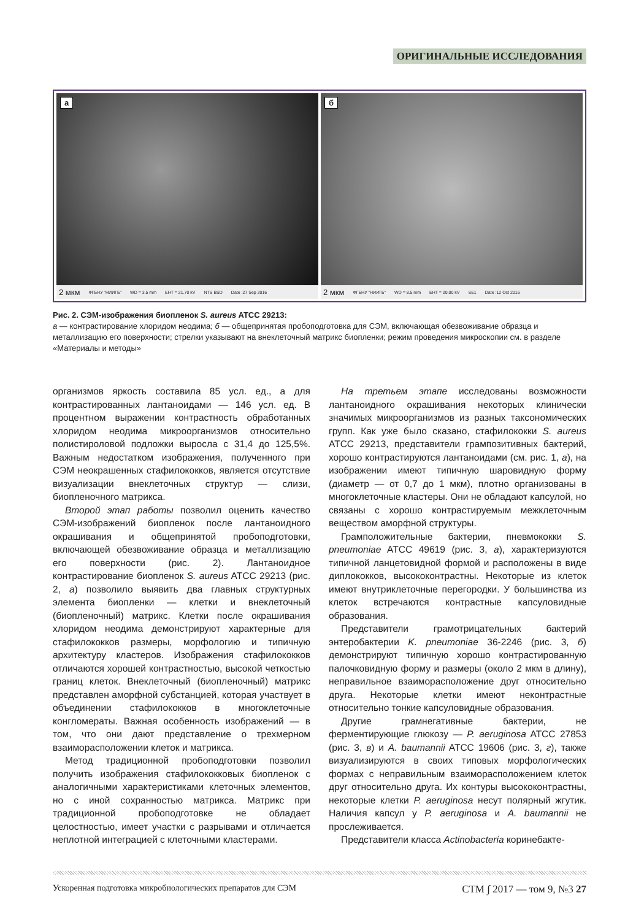ОРИГИНАЛЬНЫЕ ИССЛЕДОВАНИЯ
а
2 мкм ФГБНУ "НИИГБ" WD = 3.5 mm EHT = 21.70 kV NTS BSD Date :27 Sep 2016
б
2 мкм ФГБНУ "НИИГБ" WD = 8.5 mm EHT = 20.00 kV SE1 Date :12 Oct 2016
Рис. 2. СЭМ-изображения биопленок S. aureus ATCC 29213:
а — контрастирование хлоридом неодима; б — общепринятая пробоподготовка для СЭМ, включающая обезвоживание образца и металлизацию его поверхности; стрелки указывают на внеклеточный матрикс биопленки; режим проведения микроскопии см. в разделе «Материалы и методы»
организмов яркость составила 85 усл. ед., а для контрастированных лантаноидами — 146 усл. ед. В процентном выражении контрастность обработанных хлоридом неодима микроорганизмов относительно полистироловой подложки выросла с 31,4 до 125,5%. Важным недостатком изображения, полученного при СЭМ неокрашенных стафилококков, является отсутствие визуализации внеклеточных структур — слизи, биопленочного матрикса.
Второй этап работы позволил оценить качество СЭМ-изображений биопленок после лантаноидного окрашивания и общепринятой пробоподготовки, включающей обезвоживание образца и металлизацию его поверхности (рис. 2). Лантаноидное контрастирование биопленок S. aureus ATCC 29213 (рис. 2, а) позволило выявить два главных структурных элемента биопленки — клетки и внеклеточный (биопленочный) матрикс. Клетки после окрашивания хлоридом неодима демонстрируют характерные для стафилококков размеры, морфологию и типичную архитектуру кластеров. Изображения стафилококков отличаются хорошей контрастностью, высокой четкостью границ клеток. Внеклеточный (биопленочный) матрикс представлен аморфной субстанцией, которая участвует в объединении стафилококков в многоклеточные конгломераты. Важная особенность изображений — в том, что они дают представление о трехмерном взаиморасположении клеток и матрикса.
Метод традиционной пробоподготовки позволил получить изображения стафилококковых биопленок с аналогичными характеристиками клеточных элементов, но с иной сохранностью матрикса. Матрикс при традиционной пробоподготовке не обладает целостностью, имеет участки с разрывами и отличается неплотной интеграцией с клеточными кластерами.
На третьем этапе исследованы возможности лантаноидного окрашивания некоторых клинически значимых микроорганизмов из разных таксономических групп. Как уже было сказано, стафилококки S. aureus ATCC 29213, представители грампозитивных бактерий, хорошо контрастируются лантаноидами (см. рис. 1, а), на изображении имеют типичную шаровидную форму (диаметр — от 0,7 до 1 мкм), плотно организованы в многоклеточные кластеры. Они не обладают капсулой, но связаны с хорошо контрастируемым межклеточным веществом аморфной структуры.
Грамположительные бактерии, пневмококки S. pneumoniae ATCC 49619 (рис. 3, а), характеризуются типичной ланцетовидной формой и расположены в виде диплококков, высококонтрастны. Некоторые из клеток имеют внутриклеточные перегородки. У большинства из клеток встречаются контрастные капсуловидные образования.
Представители грамотрицательных бактерий энтеробактерии K. pneumoniae 36-2246 (рис. 3, б) демонстрируют типичную хорошо контрастированную палочковидную форму и размеры (около 2 мкм в длину), неправильное взаиморасположение друг относительно друга. Некоторые клетки имеют неконтрастные относительно тонкие капсуловидные образования.
Другие грамнегативные бактерии, не ферментирующие глюкозу — P. aeruginosa ATCC 27853 (рис. 3, в) и A. baumannii ATCC 19606 (рис. 3, г), также визуализируются в своих типовых морфологических формах с неправильным взаиморасположением клеток друг относительно друга. Их контуры высококонтрастны, некоторые клетки P. aeruginosa несут полярный жгутик. Наличия капсул у P. aeruginosa и A. baumannii не прослеживается.
Представители класса Actinobacteria коринебакте-
Ускоренная подготовка микробиологических препаратов для СЭМ СТМ ∫ 2017 — том 9, №3 27